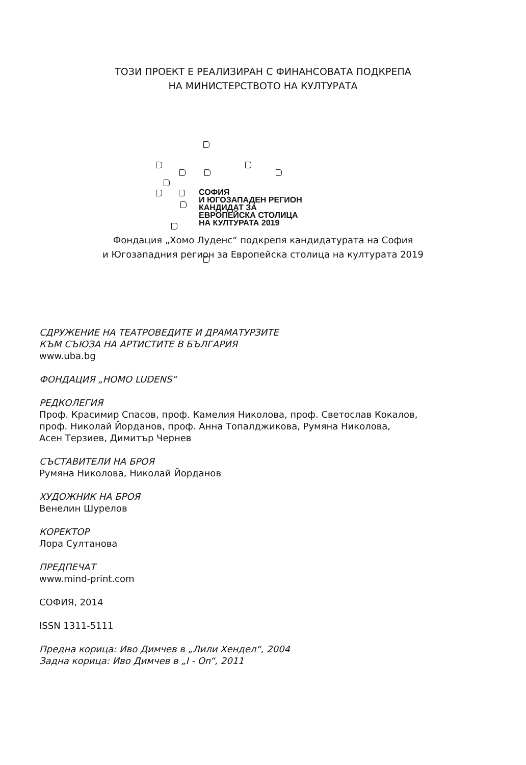ТОЗИ ПРОЕКТ Е РЕАЛИЗИРАН С ФИНАНСОВАТА ПОДКРЕПА
НА МИНИСТЕРСТВОТО НА КУЛТУРАТА
СОФИЯ
И ЮГОЗАПАДЕН РЕГИОН
КАНДИДАТ ЗА
ЕВРОПЕЙСКА СТОЛИЦА
НА КУЛТУРАТА 2019
Фондация „Хомо Луденс“ подкрепя кандидатурата на София
и Югозападния регион за Европейска столица на културата 2019
СДРУЖЕНИЕ НА ТЕАТРОВЕДИТЕ И ДРАМАТУРЗИТЕ
КЪМ СЪЮЗА НА АРТИСТИТЕ В БЪЛГАРИЯ
www.uba.bg
ФОНДАЦИЯ „HOMO LUDENS“
РЕДКОЛЕГИЯ
Проф. Красимир Спасов, проф. Камелия Николова, проф. Светослав Кокалов,
проф. Николай Йорданов, проф. Анна Топалджикова, Румяна Николова,
Асен Терзиев, Димитър Чернев
СЪСТАВИТЕЛИ НА БРОЯ
Румяна Николова, Николай Йорданов
ХУДОЖНИК НА БРОЯ
Венелин Шурелов
КОРЕКТОР
Лора Султанова
ПРЕДПЕЧАТ
www.mind-print.com
СОФИЯ, 2014
ISSN 1311-5111
Предна корица: Иво Димчев в „Лили Хендел“, 2004
Задна корица: Иво Димчев в „I - On“, 2011